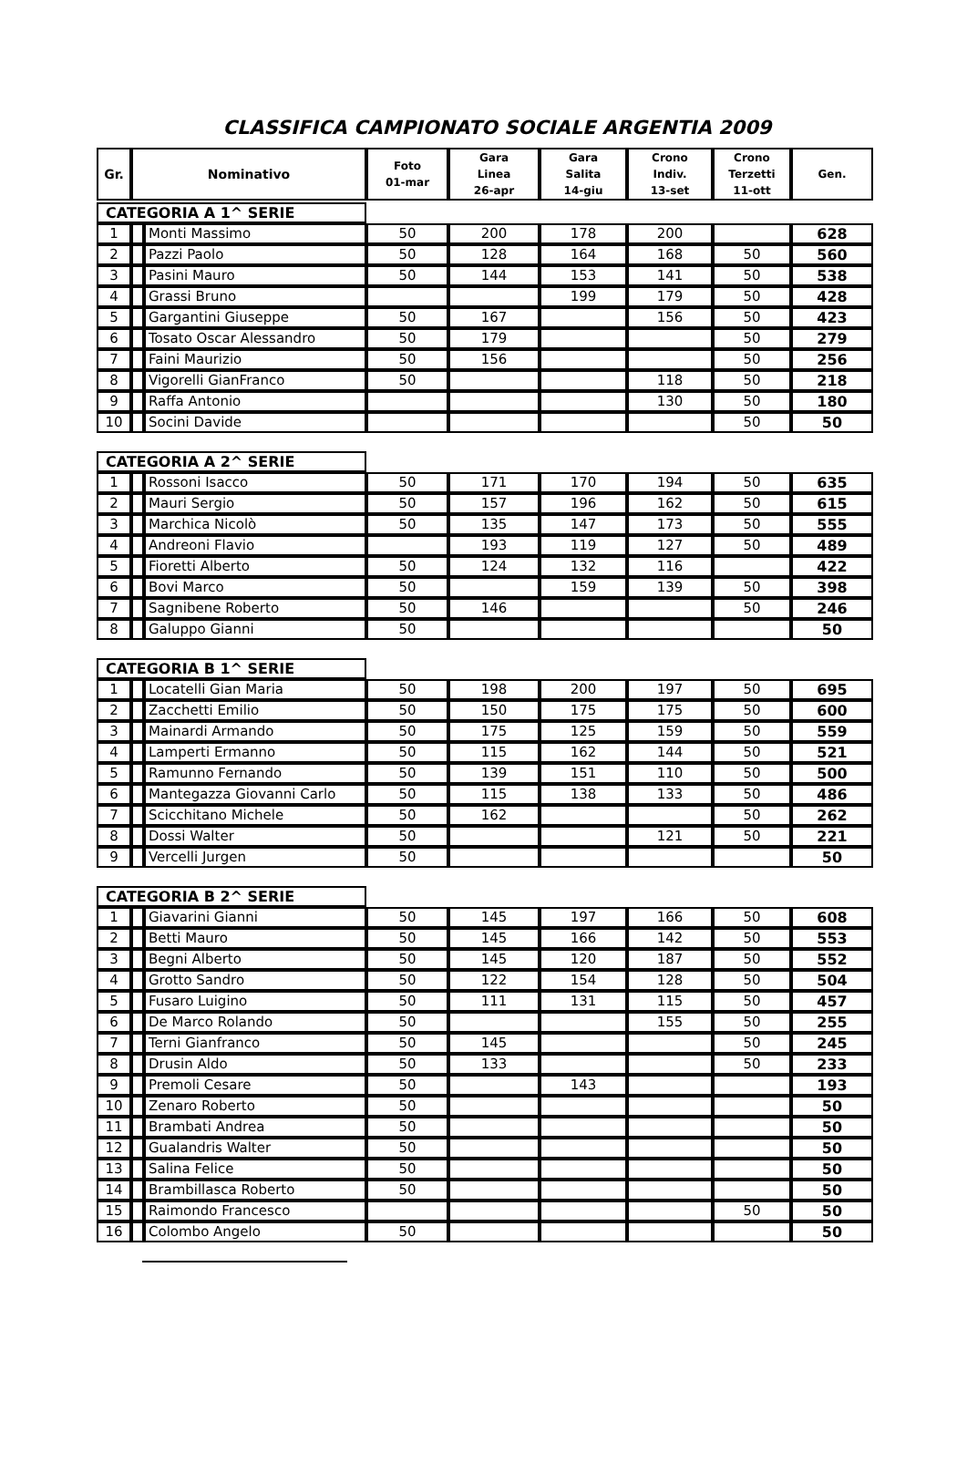CLASSIFICA CAMPIONATO SOCIALE ARGENTIA 2009
| Gr. | Nominativo | Foto 01-mar | Gara Linea 26-apr | Gara Salita 14-giu | Crono Indiv. 13-set | Crono Terzetti 11-ott | Gen. |
| --- | --- | --- | --- | --- | --- | --- | --- |
| CATEGORIA A 1^ SERIE | | | | | | | | |
| 1 | | Monti Massimo | 50 | 200 | 178 | 200 | | 628 |
| 2 | | Pazzi Paolo | 50 | 128 | 164 | 168 | 50 | 560 |
| 3 | | Pasini Mauro | 50 | 144 | 153 | 141 | 50 | 538 |
| 4 | | Grassi Bruno | | | 199 | 179 | 50 | 428 |
| 5 | | Gargantini Giuseppe | 50 | 167 | | 156 | 50 | 423 |
| 6 | | Tosato Oscar Alessandro | 50 | 179 | | | 50 | 279 |
| 7 | | Faini Maurizio | 50 | 156 | | | 50 | 256 |
| 8 | | Vigorelli GianFranco | 50 | | | 118 | 50 | 218 |
| 9 | | Raffa Antonio | | | | 130 | 50 | 180 |
| 10 | | Socini Davide | | | | | 50 | 50 |
| CATEGORIA A 2^ SERIE | | | | | | | | |
| 1 | | Rossoni Isacco | 50 | 171 | 170 | 194 | 50 | 635 |
| 2 | | Mauri Sergio | 50 | 157 | 196 | 162 | 50 | 615 |
| 3 | | Marchica Nicolò | 50 | 135 | 147 | 173 | 50 | 555 |
| 4 | | Andreoni Flavio | | 193 | 119 | 127 | 50 | 489 |
| 5 | | Fioretti Alberto | 50 | 124 | 132 | 116 | | 422 |
| 6 | | Bovi Marco | 50 | | 159 | 139 | 50 | 398 |
| 7 | | Sagnibene Roberto | 50 | 146 | | | 50 | 246 |
| 8 | | Galuppo Gianni | 50 | | | | | 50 |
| CATEGORIA B 1^ SERIE | | | | | | | | |
| 1 | | Locatelli Gian Maria | 50 | 198 | 200 | 197 | 50 | 695 |
| 2 | | Zacchetti Emilio | 50 | 150 | 175 | 175 | 50 | 600 |
| 3 | | Mainardi Armando | 50 | 175 | 125 | 159 | 50 | 559 |
| 4 | | Lamperti Ermanno | 50 | 115 | 162 | 144 | 50 | 521 |
| 5 | | Ramunno Fernando | 50 | 139 | 151 | 110 | 50 | 500 |
| 6 | | Mantegazza Giovanni Carlo | 50 | 115 | 138 | 133 | 50 | 486 |
| 7 | | Scicchitano Michele | 50 | 162 | | | 50 | 262 |
| 8 | | Dossi Walter | 50 | | | 121 | 50 | 221 |
| 9 | | Vercelli Jurgen | 50 | | | | | 50 |
| CATEGORIA B 2^ SERIE | | | | | | | | |
| 1 | | Giavarini Gianni | 50 | 145 | 197 | 166 | 50 | 608 |
| 2 | | Betti Mauro | 50 | 145 | 166 | 142 | 50 | 553 |
| 3 | | Begni Alberto | 50 | 145 | 120 | 187 | 50 | 552 |
| 4 | | Grotto Sandro | 50 | 122 | 154 | 128 | 50 | 504 |
| 5 | | Fusaro Luigino | 50 | 111 | 131 | 115 | 50 | 457 |
| 6 | | De Marco Rolando | 50 | | | 155 | 50 | 255 |
| 7 | | Terni Gianfranco | 50 | 145 | | | 50 | 245 |
| 8 | | Drusin Aldo | 50 | 133 | | | 50 | 233 |
| 9 | | Premoli Cesare | 50 | | 143 | | | 193 |
| 10 | | Zenaro Roberto | 50 | | | | | 50 |
| 11 | | Brambati Andrea | 50 | | | | | 50 |
| 12 | | Gualandris Walter | 50 | | | | | 50 |
| 13 | | Salina Felice | 50 | | | | | 50 |
| 14 | | Brambillasca Roberto | 50 | | | | | 50 |
| 15 | | Raimondo Francesco | | | | | 50 | 50 |
| 16 | | Colombo Angelo | 50 | | | | | 50 |